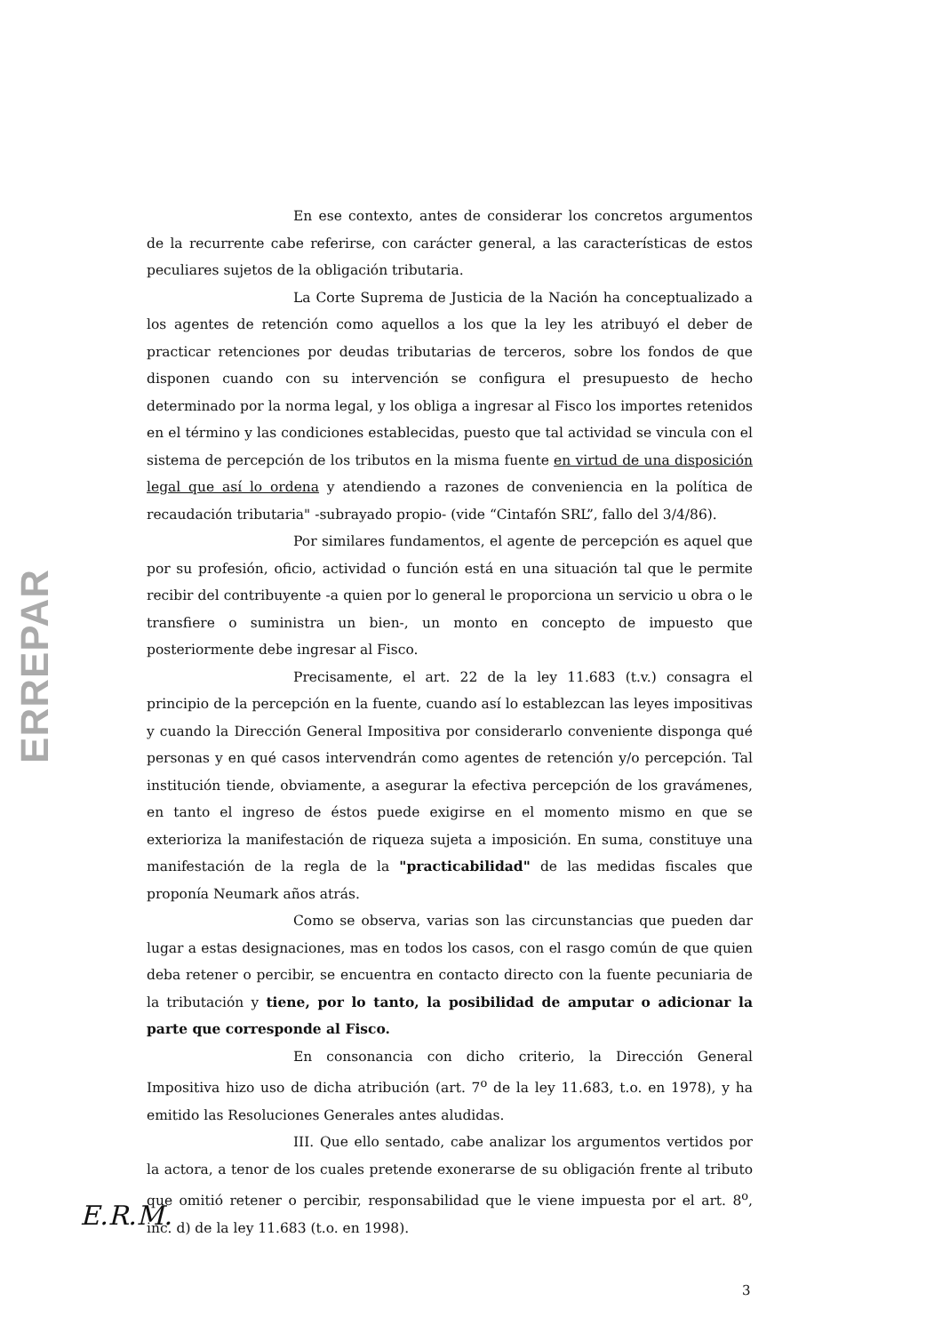ERREPAR
En ese contexto, antes de considerar los concretos argumentos de la recurrente cabe referirse, con carácter general, a las características de estos peculiares sujetos de la obligación tributaria.
La Corte Suprema de Justicia de la Nación ha conceptualizado a los agentes de retención como aquellos a los que la ley les atribuyó el deber de practicar retenciones por deudas tributarias de terceros, sobre los fondos de que disponen cuando con su intervención se configura el presupuesto de hecho determinado por la norma legal, y los obliga a ingresar al Fisco los importes retenidos en el término y las condiciones establecidas, puesto que tal actividad se vincula con el sistema de percepción de los tributos en la misma fuente en virtud de una disposición legal que así lo ordena y atendiendo a razones de conveniencia en la política de recaudación tributaria" -subrayado propio- (vide “Cintafón SRL”, fallo del 3/4/86).
Por similares fundamentos, el agente de percepción es aquel que por su profesión, oficio, actividad o función está en una situación tal que le permite recibir del contribuyente -a quien por lo general le proporciona un servicio u obra o le transfiere o suministra un bien-, un monto en concepto de impuesto que posteriormente debe ingresar al Fisco.
Precisamente, el art. 22 de la ley 11.683 (t.v.) consagra el principio de la percepción en la fuente, cuando así lo establezcan las leyes impositivas y cuando la Dirección General Impositiva por considerarlo conveniente disponga qué personas y en qué casos intervendrán como agentes de retención y/o percepción. Tal institución tiende, obviamente, a asegurar la efectiva percepción de los gravámenes, en tanto el ingreso de éstos puede exigirse en el momento mismo en que se exterioriza la manifestación de riqueza sujeta a imposición. En suma, constituye una manifestación de la regla de la "practicabilidad" de las medidas fiscales que proponía Neumark años atrás.
Como se observa, varias son las circunstancias que pueden dar lugar a estas designaciones, mas en todos los casos, con el rasgo común de que quien deba retener o percibir, se encuentra en contacto directo con la fuente pecuniaria de la tributación y tiene, por lo tanto, la posibilidad de amputar o adicionar la parte que corresponde al Fisco.
En consonancia con dicho criterio, la Dirección General Impositiva hizo uso de dicha atribución (art. 7<sup>o</sup> de la ley 11.683, t.o. en 1978), y ha emitido las Resoluciones Generales antes aludidas.
III. Que ello sentado, cabe analizar los argumentos vertidos por la actora, a tenor de los cuales pretende exonerarse de su obligación frente al tributo que omitió retener o percibir, responsabilidad que le viene impuesta por el art. 8<sup>o</sup>, inc. d) de la ley 11.683 (t.o. en 1998).
E.R.M.
3